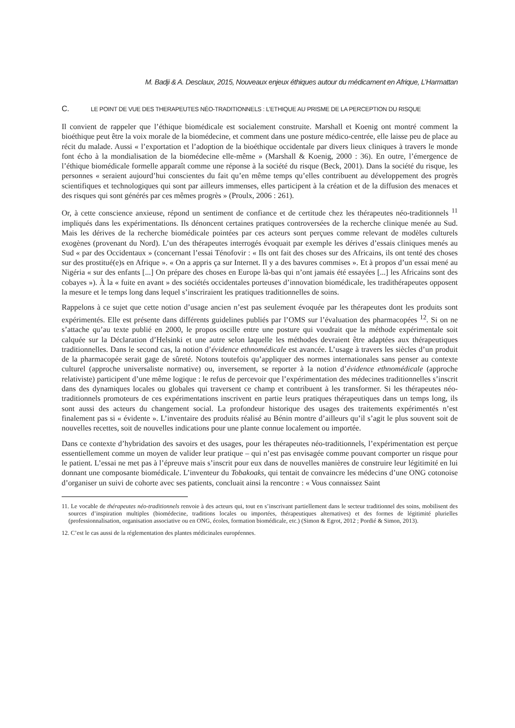M. Badji & A. Desclaux, 2015, Nouveaux enjeux éthiques autour du médicament en Afrique, L’Harmattan
C. LE POINT DE VUE DES THERAPEUTES NÉO-TRADITIONNELS : L’ETHIQUE AU PRISME DE LA PERCEPTION DU RISQUE
Il convient de rappeler que l’éthique biomédicale est socialement construite. Marshall et Koenig ont montré comment la bioéthique peut être la voix morale de la biomédecine, et comment dans une posture médico-centrée, elle laisse peu de place au récit du malade. Aussi « l’exportation et l’adoption de la bioéthique occidentale par divers lieux cliniques à travers le monde font écho à la mondialisation de la biomédecine elle-même » (Marshall & Koenig, 2000 : 36). En outre, l’émergence de l’éthique biomédicale formelle apparaît comme une réponse à la société du risque (Beck, 2001). Dans la société du risque, les personnes « seraient aujourd’hui conscientes du fait qu’en même temps qu’elles contribuent au développement des progrès scientifiques et technologiques qui sont par ailleurs immenses, elles participent à la création et de la diffusion des menaces et des risques qui sont générés par ces mêmes progrès » (Proulx, 2006 : 261).
Or, à cette conscience anxieuse, répond un sentiment de confiance et de certitude chez les thérapeutes néo-traditionnels <sup>11</sup> impliqués dans les expérimentations. Ils dénoncent certaines pratiques controversées de la recherche clinique menée au Sud. Mais les dérives de la recherche biomédicale pointées par ces acteurs sont perçues comme relevant de modèles culturels exogènes (provenant du Nord). L’un des thérapeutes interrogés évoquait par exemple les dérives d’essais cliniques menés au Sud « par des Occidentaux » (concernant l’essai Ténofovir : « Ils ont fait des choses sur des Africains, ils ont tenté des choses sur des prostitué(e)s en Afrique ». « On a appris ça sur Internet. Il y a des bavures commises ». Et à propos d’un essai mené au Nigéria « sur des enfants [...] On prépare des choses en Europe là-bas qui n’ont jamais été essayées [...] les Africains sont des cobayes »). À la « fuite en avant » des sociétés occidentales porteuses d’innovation biomédicale, les tradithérapeutes opposent la mesure et le temps long dans lequel s’inscriraient les pratiques traditionnelles de soins.
Rappelons à ce sujet que cette notion d’usage ancien n’est pas seulement évoquée par les thérapeutes dont les produits sont expérimentés. Elle est présente dans différents guidelines publiés par l’OMS sur l’évaluation des pharmacopées <sup>12</sup>. Si on ne s’attache qu’au texte publié en 2000, le propos oscille entre une posture qui voudrait que la méthode expérimentale soit calquée sur la Déclaration d’Helsinki et une autre selon laquelle les méthodes devraient être adaptées aux thérapeutiques traditionnelles. Dans le second cas, la notion d’évidence ethnomédicale est avancée. L’usage à travers les siècles d’un produit de la pharmacopée serait gage de sûreté. Notons toutefois qu’appliquer des normes internationales sans penser au contexte culturel (approche universaliste normative) ou, inversement, se reporter à la notion d’évidence ethnomédicale (approche relativiste) participent d’une même logique : le refus de percevoir que l’expérimentation des médecines traditionnelles s’inscrit dans des dynamiques locales ou globales qui traversent ce champ et contribuent à les transformer. Si les thérapeutes néo-traditionnels promoteurs de ces expérimentations inscrivent en partie leurs pratiques thérapeutiques dans un temps long, ils sont aussi des acteurs du changement social. La profondeur historique des usages des traitements expérimentés n’est finalement pas si « évidente ». L’inventaire des produits réalisé au Bénin montre d’ailleurs qu’il s’agit le plus souvent soit de nouvelles recettes, soit de nouvelles indications pour une plante connue localement ou importée.
Dans ce contexte d’hybridation des savoirs et des usages, pour les thérapeutes néo-traditionnels, l’expérimentation est perçue essentiellement comme un moyen de valider leur pratique – qui n’est pas envisagée comme pouvant comporter un risque pour le patient. L’essai ne met pas à l’épreuve mais s’inscrit pour eux dans de nouvelles manières de construire leur légitimité en lui donnant une composante biomédicale. L’inventeur du Tobakoaks, qui tentait de convaincre les médecins d’une ONG cotonoise d’organiser un suivi de cohorte avec ses patients, concluait ainsi la rencontre : « Vous connaissez Saint
11. Le vocable de thérapeutes néo-traditionnels renvoie à des acteurs qui, tout en s’inscrivant partiellement dans le secteur traditionnel des soins, mobilisent des sources d’inspiration multiples (biomédecine, traditions locales ou importées, thérapeutiques alternatives) et des formes de légitimité plurielles (professionnalisation, organisation associative ou en ONG, écoles, formation biomédicale, etc.) (Simon & Egrot, 2012 ; Pordié & Simon, 2013).
12. C’est le cas aussi de la réglementation des plantes médicinales européennes.